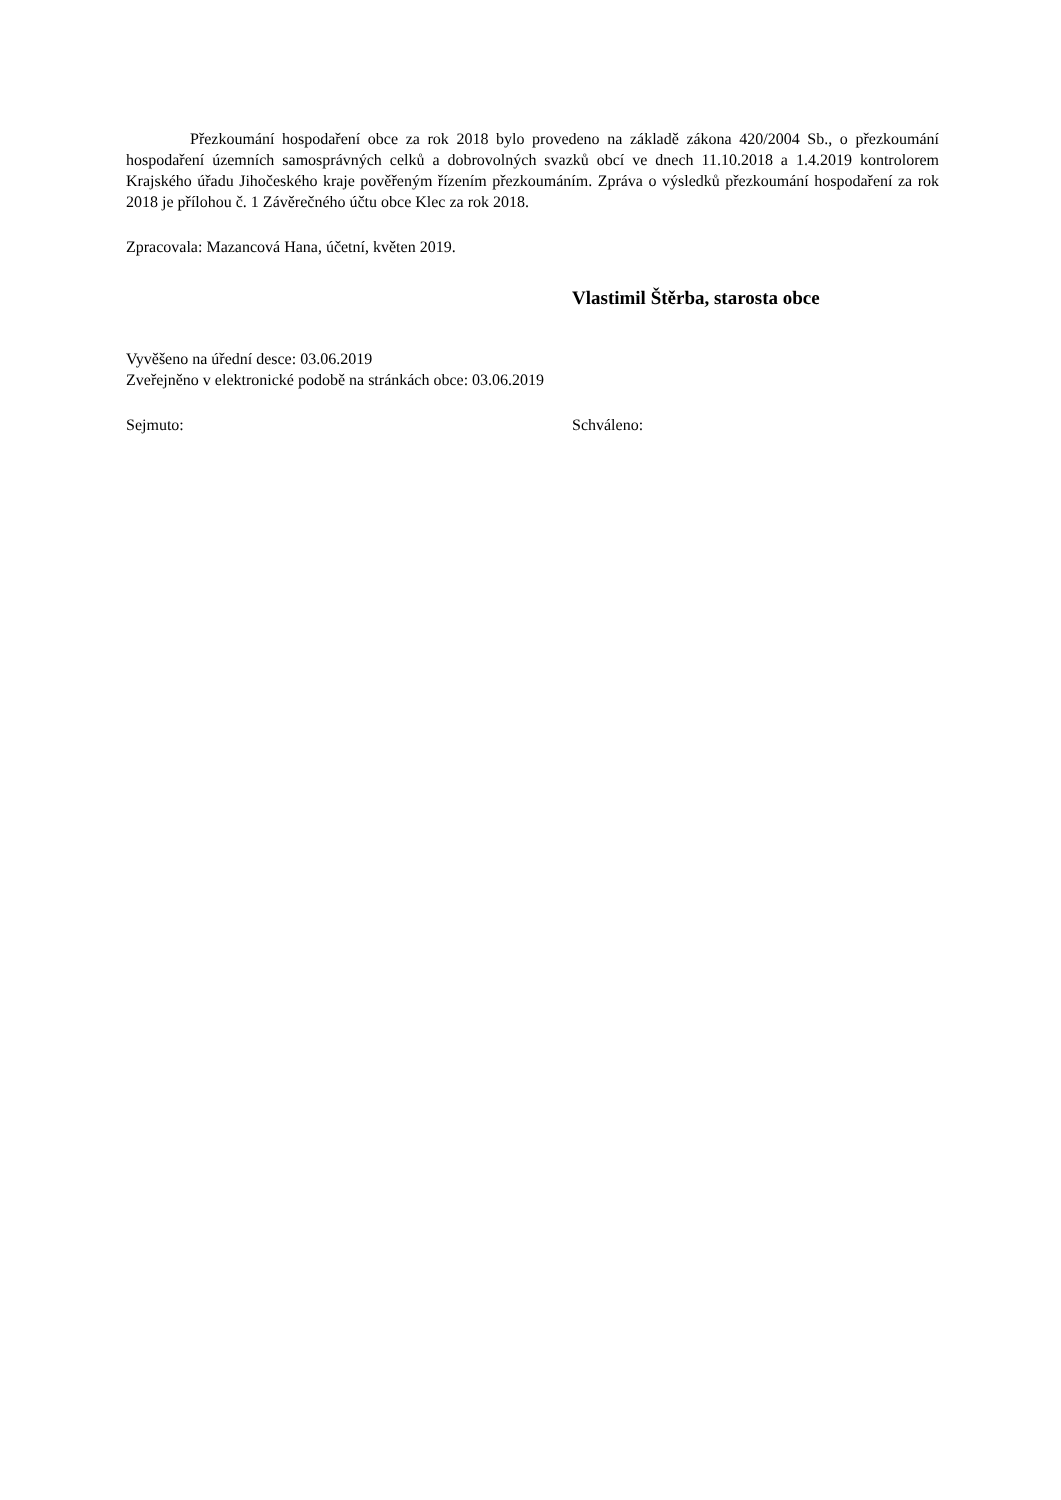Přezkoumání hospodaření obce za rok 2018 bylo provedeno na základě zákona 420/2004 Sb., o přezkoumání hospodaření územních samosprávných celků a dobrovolných svazků obcí ve dnech 11.10.2018 a 1.4.2019 kontrolorem Krajského úřadu Jihočeského kraje pověřeným řízením přezkoumáním. Zpráva o výsledků přezkoumání hospodaření za rok 2018 je přílohou č. 1 Závěrečného účtu obce Klec za rok 2018.
Zpracovala: Mazancová Hana, účetní, květen 2019.
Vlastimil Štěrba, starosta obce
Vyvěšeno na úřední desce: 03.06.2019
Zveřejněno v elektronické podobě na stránkách obce: 03.06.2019
Sejmuto: Schváleno: